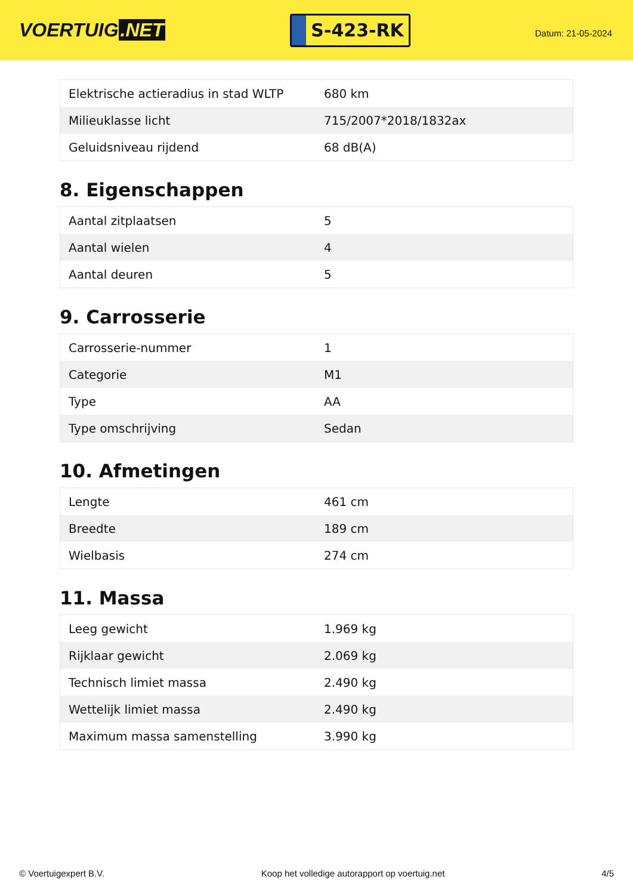VOERTUIG.NET
S-423-RK
Datum: 21-05-2024
| Elektrische actieradius in stad WLTP | 680 km |
| Milieuklasse licht | 715/2007*2018/1832ax |
| Geluidsniveau rijdend | 68 dB(A) |
8. Eigenschappen
| Aantal zitplaatsen | 5 |
| Aantal wielen | 4 |
| Aantal deuren | 5 |
9. Carrosserie
| Carrosserie-nummer | 1 |
| Categorie | M1 |
| Type | AA |
| Type omschrijving | Sedan |
10. Afmetingen
| Lengte | 461 cm |
| Breedte | 189 cm |
| Wielbasis | 274 cm |
11. Massa
| Leeg gewicht | 1.969 kg |
| Rijklaar gewicht | 2.069 kg |
| Technisch limiet massa | 2.490 kg |
| Wettelijk limiet massa | 2.490 kg |
| Maximum massa samenstelling | 3.990 kg |
© Voertuigexpert B.V. Koop het volledige autorapport op voertuig.net 4/5